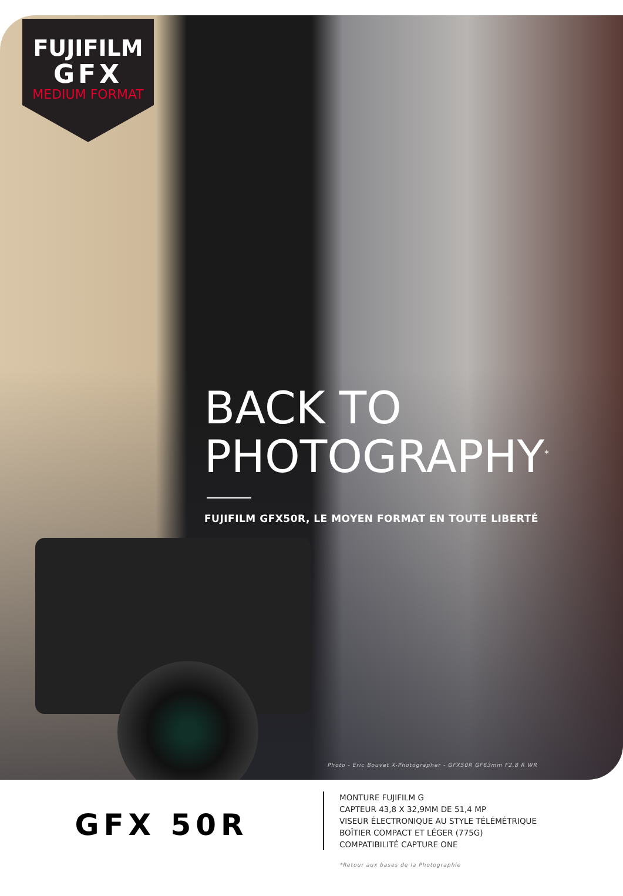FUJIFILM
GFX
MEDIUM FORMAT
BACK TO
PHOTOGRAPHY<sup>*</sup>
FUJIFILM GFX50R, LE MOYEN FORMAT EN TOUTE LIBERTÉ
Photo - Eric Bouvet X-Photographer - GFX50R GF63mm F2.8 R WR
GFX 50R
MONTURE FUJIFILM G
CAPTEUR 43,8 X 32,9MM DE 51,4 MP
VISEUR ÉLECTRONIQUE AU STYLE TÉLÉMÉTRIQUE
BOÎTIER COMPACT ET LÉGER (775G)
COMPATIBILITÉ CAPTURE ONE
*Retour aux bases de la Photographie